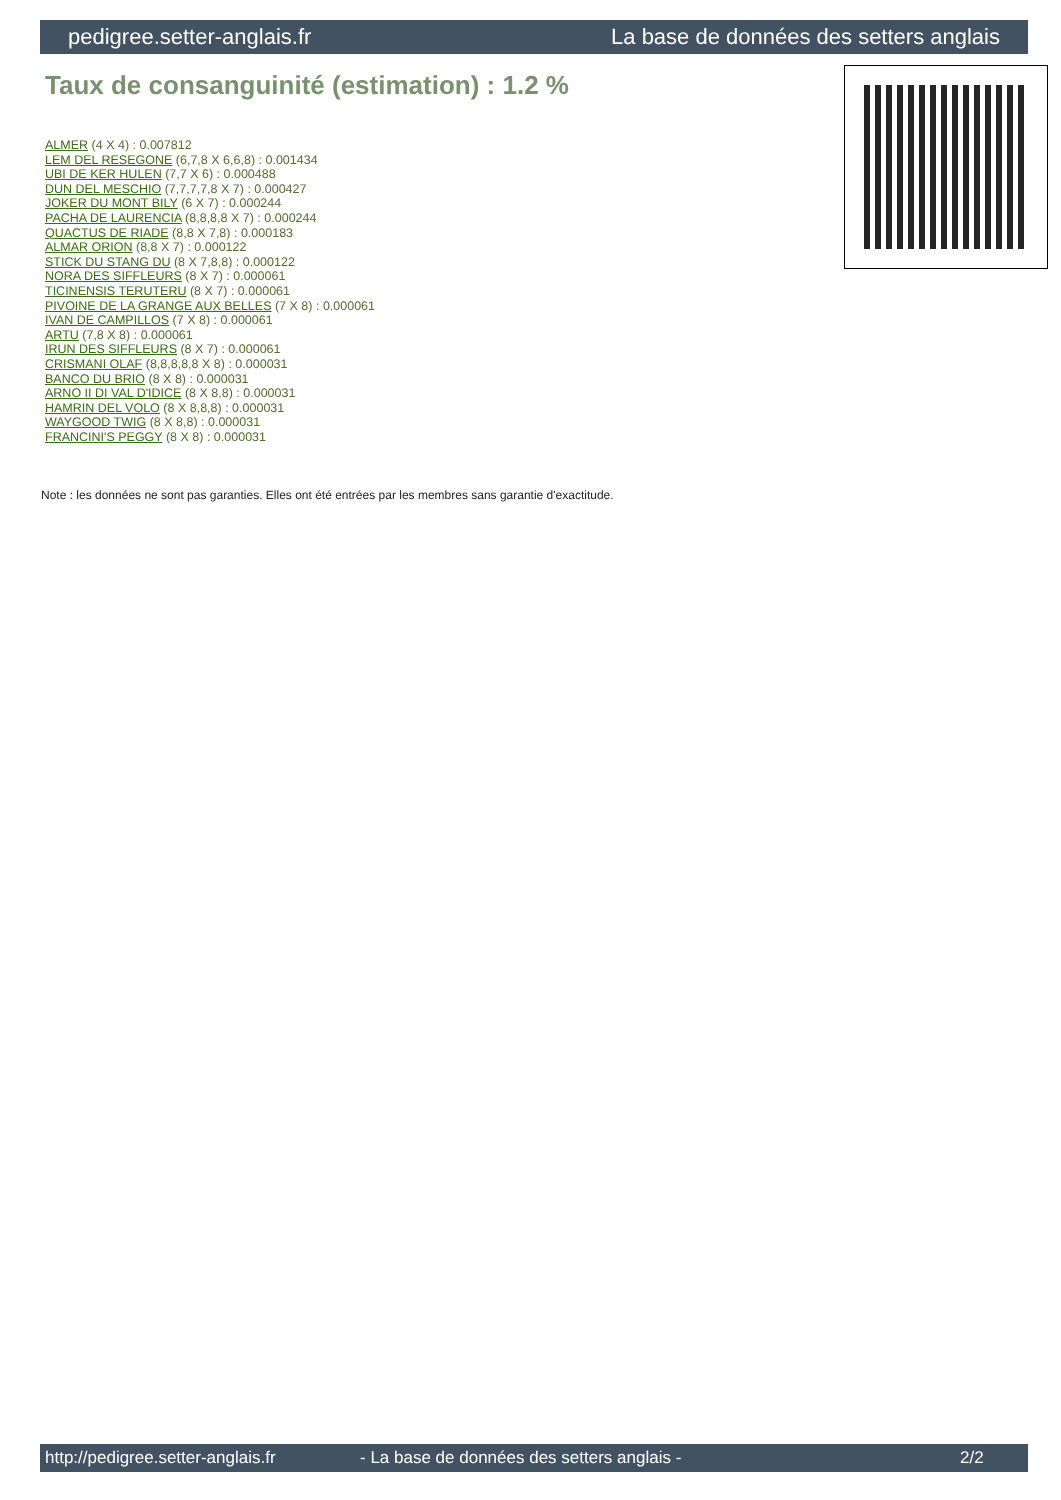pedigree.setter-anglais.fr La base de données des setters anglais
Taux de consanguinité (estimation) : 1.2 %
ALMER (4 X 4) : 0.007812
LEM DEL RESEGONE (6,7,8 X 6,6,8) : 0.001434
UBI DE KER HULEN (7,7 X 6) : 0.000488
DUN DEL MESCHIO (7,7,7,7,8 X 7) : 0.000427
JOKER DU MONT BILY (6 X 7) : 0.000244
PACHA DE LAURENCIA (8,8,8,8 X 7) : 0.000244
QUACTUS DE RIADE (8,8 X 7,8) : 0.000183
ALMAR ORION (8,8 X 7) : 0.000122
STICK DU STANG DU (8 X 7,8,8) : 0.000122
NORA DES SIFFLEURS (8 X 7) : 0.000061
TICINENSIS TERUTERU (8 X 7) : 0.000061
PIVOINE DE LA GRANGE AUX BELLES (7 X 8) : 0.000061
IVAN DE CAMPILLOS (7 X 8) : 0.000061
ARTU (7,8 X 8) : 0.000061
IRUN DES SIFFLEURS (8 X 7) : 0.000061
CRISMANI OLAF (8,8,8,8,8 X 8) : 0.000031
BANCO DU BRIO (8 X 8) : 0.000031
ARNO II DI VAL D'IDICE (8 X 8,8) : 0.000031
HAMRIN DEL VOLO (8 X 8,8,8) : 0.000031
WAYGOOD TWIG (8 X 8,8) : 0.000031
FRANCINI'S PEGGY (8 X 8) : 0.000031
Note : les données ne sont pas garanties. Elles ont été entrées par les membres sans garantie d'exactitude.
http://pedigree.setter-anglais.fr - La base de données des setters anglais - 2/2